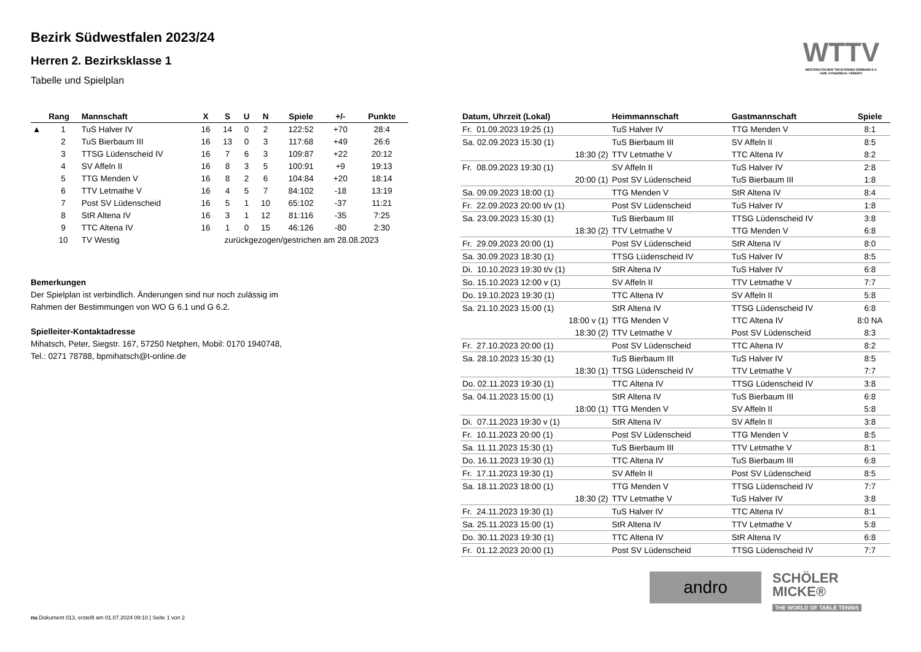WTTV
WESTDEUTSCHER TISCHTENNIS-VERBAND E.V.
FAIR. DYNAMISCH. VEREINT.
Bezirk Südwestfalen 2023/24
Herren 2. Bezirksklasse 1
Tabelle und Spielplan
| | Rang | Mannschaft | X | S | U | N | Spiele | +/- | Punkte |
| --- | --- | --- | --- | --- | --- | --- | --- | --- | --- |
| ▲ | 1 | TuS Halver IV | 16 | 14 | 0 | 2 | 122:52 | +70 | 28:4 |
| | 2 | TuS Bierbaum III | 16 | 13 | 0 | 3 | 117:68 | +49 | 26:6 |
| | 3 | TTSG Lüdenscheid IV | 16 | 7 | 6 | 3 | 109:87 | +22 | 20:12 |
| | 4 | SV Affeln II | 16 | 8 | 3 | 5 | 100:91 | +9 | 19:13 |
| | 5 | TTG Menden V | 16 | 8 | 2 | 6 | 104:84 | +20 | 18:14 |
| | 6 | TTV Letmathe V | 16 | 4 | 5 | 7 | 84:102 | -18 | 13:19 |
| | 7 | Post SV Lüdenscheid | 16 | 5 | 1 | 10 | 65:102 | -37 | 11:21 |
| | 8 | StR Altena IV | 16 | 3 | 1 | 12 | 81:116 | -35 | 7:25 |
| | 9 | TTC Altena IV | 16 | 1 | 0 | 15 | 46:126 | -80 | 2:30 |
| | 10 | TV Westig | zurückgezogen/gestrichen am 28.08.2023 | | | | | | |
Bemerkungen
Der Spielplan ist verbindlich. Änderungen sind nur noch zulässig im
Rahmen der Bestimmungen von WO G 6.1 und G 6.2.
Spielleiter-Kontaktadresse
Mihatsch, Peter, Siegstr. 167, 57250 Netphen, Mobil: 0170 1940748,
Tel.: 0271 78788, bpmihatsch@t-online.de
| Datum, Uhrzeit (Lokal) | Heimmannschaft | Gastmannschaft | Spiele |
| --- | --- | --- | --- |
| Fr. 01.09.2023 19:25 (1) | TuS Halver IV | TTG Menden V | 8:1 |
| Sa. 02.09.2023 15:30 (1) | TuS Bierbaum III | SV Affeln II | 8:5 |
| 18:30 (2) | TTV Letmathe V | TTC Altena IV | 8:2 |
| Fr. 08.09.2023 19:30 (1) | SV Affeln II | TuS Halver IV | 2:8 |
| 20:00 (1) | Post SV Lüdenscheid | TuS Bierbaum III | 1:8 |
| Sa. 09.09.2023 18:00 (1) | TTG Menden V | StR Altena IV | 8:4 |
| Fr. 22.09.2023 20:00 t/v (1) | Post SV Lüdenscheid | TuS Halver IV | 1:8 |
| Sa. 23.09.2023 15:30 (1) | TuS Bierbaum III | TTSG Lüdenscheid IV | 3:8 |
| 18:30 (2) | TTV Letmathe V | TTG Menden V | 6:8 |
| Fr. 29.09.2023 20:00 (1) | Post SV Lüdenscheid | StR Altena IV | 8:0 |
| Sa. 30.09.2023 18:30 (1) | TTSG Lüdenscheid IV | TuS Halver IV | 8:5 |
| Di. 10.10.2023 19:30 t/v (1) | StR Altena IV | TuS Halver IV | 6:8 |
| So. 15.10.2023 12:00 v (1) | SV Affeln II | TTV Letmathe V | 7:7 |
| Do. 19.10.2023 19:30 (1) | TTC Altena IV | SV Affeln II | 5:8 |
| Sa. 21.10.2023 15:00 (1) | StR Altena IV | TTSG Lüdenscheid IV | 6:8 |
| 18:00 v (1) | TTG Menden V | TTC Altena IV | 8:0 NA |
| 18:30 (2) | TTV Letmathe V | Post SV Lüdenscheid | 8:3 |
| Fr. 27.10.2023 20:00 (1) | Post SV Lüdenscheid | TTC Altena IV | 8:2 |
| Sa. 28.10.2023 15:30 (1) | TuS Bierbaum III | TuS Halver IV | 8:5 |
| 18:30 (1) | TTSG Lüdenscheid IV | TTV Letmathe V | 7:7 |
| Do. 02.11.2023 19:30 (1) | TTC Altena IV | TTSG Lüdenscheid IV | 3:8 |
| Sa. 04.11.2023 15:00 (1) | StR Altena IV | TuS Bierbaum III | 6:8 |
| 18:00 (1) | TTG Menden V | SV Affeln II | 5:8 |
| Di. 07.11.2023 19:30 v (1) | StR Altena IV | SV Affeln II | 3:8 |
| Fr. 10.11.2023 20:00 (1) | Post SV Lüdenscheid | TTG Menden V | 8:5 |
| Sa. 11.11.2023 15:30 (1) | TuS Bierbaum III | TTV Letmathe V | 8:1 |
| Do. 16.11.2023 19:30 (1) | TTC Altena IV | TuS Bierbaum III | 6:8 |
| Fr. 17.11.2023 19:30 (1) | SV Affeln II | Post SV Lüdenscheid | 8:5 |
| Sa. 18.11.2023 18:00 (1) | TTG Menden V | TTSG Lüdenscheid IV | 7:7 |
| 18:30 (2) | TTV Letmathe V | TuS Halver IV | 3:8 |
| Fr. 24.11.2023 19:30 (1) | TuS Halver IV | TTC Altena IV | 8:1 |
| Sa. 25.11.2023 15:00 (1) | StR Altena IV | TTV Letmathe V | 5:8 |
| Do. 30.11.2023 19:30 (1) | TTC Altena IV | StR Altena IV | 6:8 |
| Fr. 01.12.2023 20:00 (1) | Post SV Lüdenscheid | TTSG Lüdenscheid IV | 7:7 |
andro
SCHÖLER
MICKE®
THE WORLD OF TABLE TENNIS
nu.Dokument 013, erstellt am 01.07.2024 09:10 | Seite 1 von 2